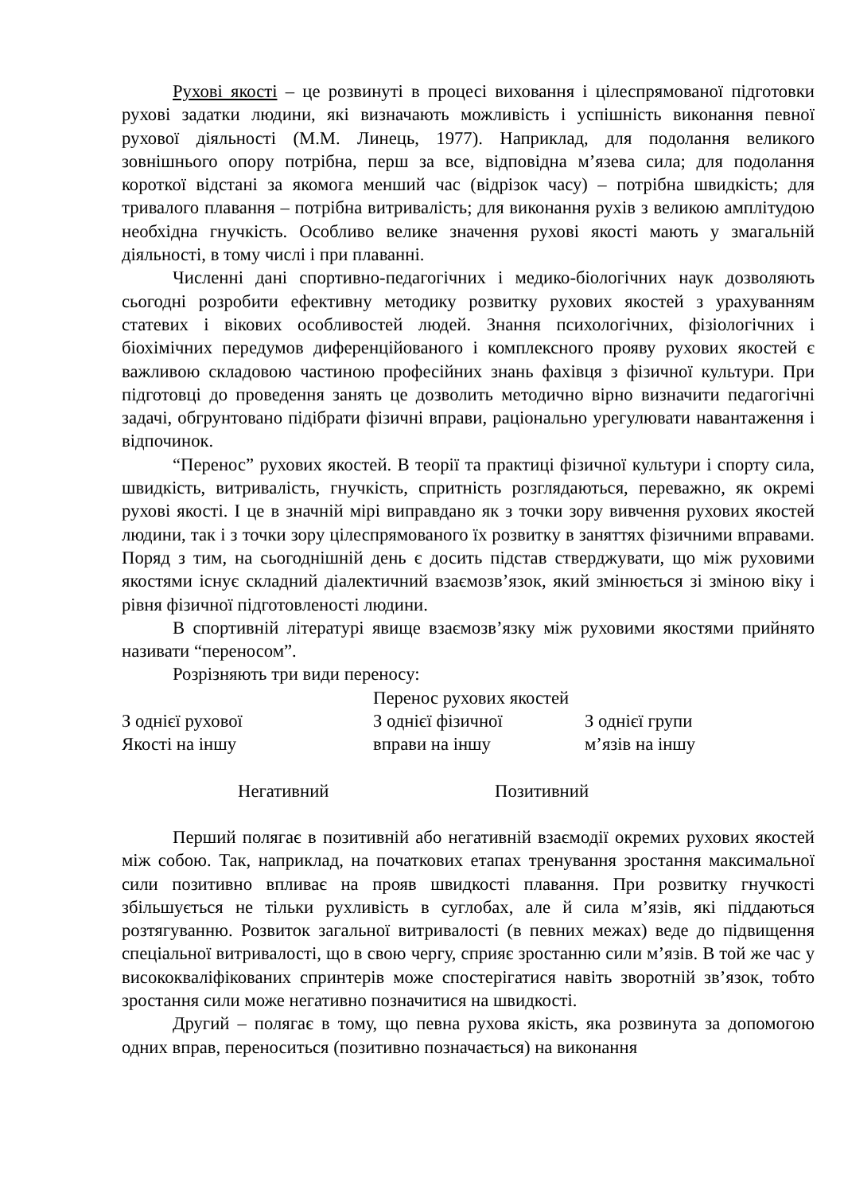Рухові якості – це розвинуті в процесі виховання і цілеспрямованої підготовки рухові задатки людини, які визначають можливість і успішність виконання певної рухової діяльності (М.М. Линець, 1977). Наприклад, для подолання великого зовнішнього опору потрібна, перш за все, відповідна м’язева сила; для подолання короткої відстані за якомога менший час (відрізок часу) – потрібна швидкість; для тривалого плавання – потрібна витривалість; для виконання рухів з великою амплітудою необхідна гнучкість. Особливо велике значення рухові якості мають у змагальній діяльності, в тому числі і при плаванні.
Численні дані спортивно-педагогічних і медико-біологічних наук дозволяють сьогодні розробити ефективну методику розвитку рухових якостей з урахуванням статевих і вікових особливостей людей. Знання психологічних, фізіологічних і біохімічних передумов диференційованого і комплексного прояву рухових якостей є важливою складовою частиною професійних знань фахівця з фізичної культури. При підготовці до проведення занять це дозволить методично вірно визначити педагогічні задачі, обгрунтовано підібрати фізичні вправи, раціонально урегулювати навантаження і відпочинок.
“Перенос” рухових якостей. В теорії та практиці фізичної культури і спорту сила, швидкість, витривалість, гнучкість, спритність розглядаються, переважно, як окремі рухові якості. І це в значній мірі виправдано як з точки зору вивчення рухових якостей людини, так і з точки зору цілеспрямованого їх розвитку в заняттях фізичними вправами. Поряд з тим, на сьогоднішній день є досить підстав стверджувати, що між руховими якостями існує складний діалектичний взаємозв’язок, який змінюється зі зміною віку і рівня фізичної підготовленості людини.
В спортивній літературі явище взаємозв’язку між руховими якостями прийнято називати “переносом”.
Розрізняють три види переносу:
Перенос рухових якостей
З однієї рухової
Якості на іншу
З однієї фізичної
вправи на іншу
З однієї групи
м’язів на іншу
Негативний Позитивний
Перший полягає в позитивній або негативній взаємодії окремих рухових якостей між собою. Так, наприклад, на початкових етапах тренування зростання максимальної сили позитивно впливає на прояв швидкості плавання. При розвитку гнучкості збільшується не тільки рухливість в суглобах, але й сила м’язів, які піддаються розтягуванню. Розвиток загальної витривалості (в певних межах) веде до підвищення спеціальної витривалості, що в свою чергу, сприяє зростанню сили м’язів. В той же час у висококваліфікованих спринтерів може спостерігатися навіть зворотній зв’язок, тобто зростання сили може негативно позначитися на швидкості.
Другий – полягає в тому, що певна рухова якість, яка розвинута за допомогою одних вправ, переноситься (позитивно позначається) на виконання